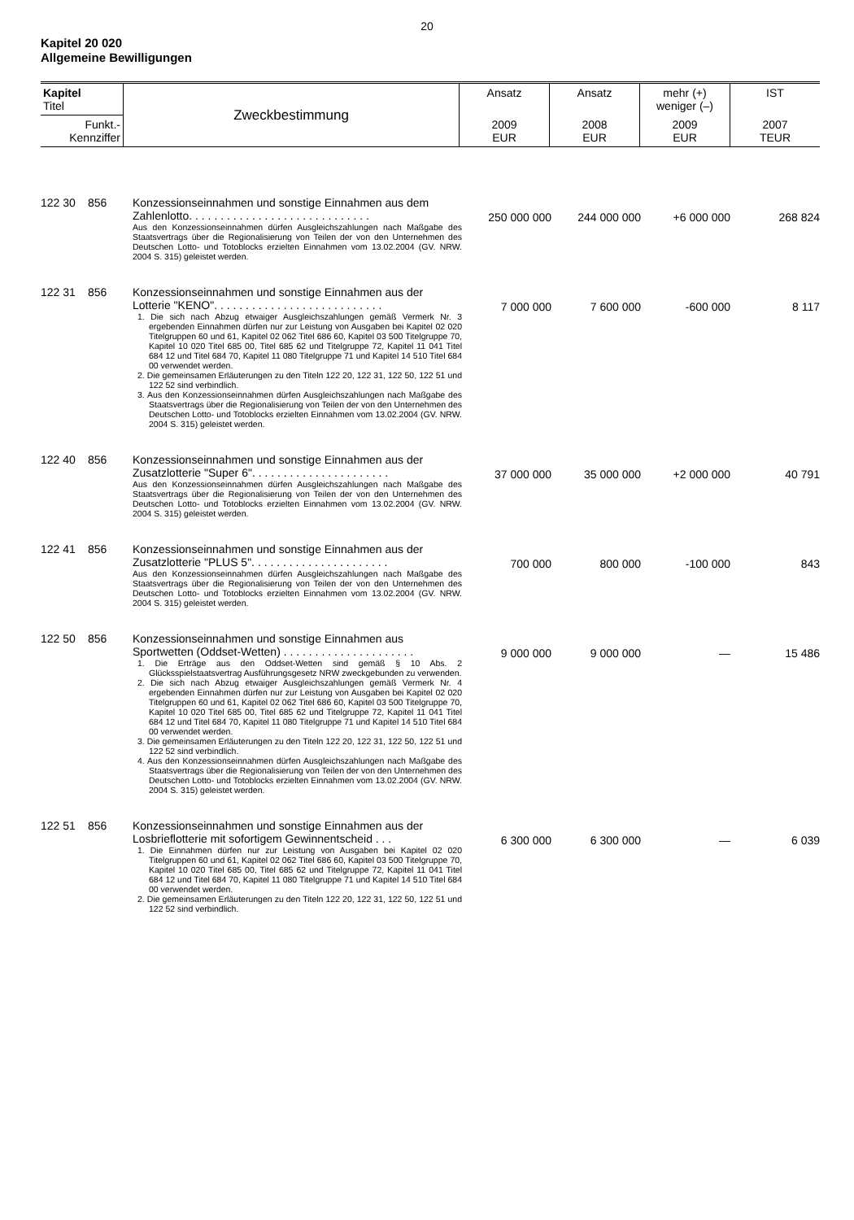20
Kapitel 20 020
Allgemeine Bewilligungen
| Kapitel Titel | Zweckbestimmung | Ansatz | Ansatz | mehr (+) weniger (–) | IST |
| Funkt.- Kennziffer | | 2009 EUR | 2008 EUR | 2009 EUR | 2007 TEUR |
| 122 30 | 856 | Konzessionseinnahmen und sonstige Einnahmen aus dem Zahlenlotto. . . . . . . . . . . . . . . . . . . . . . . . . . . . . Aus den Konzessionseinnahmen dürfen Ausgleichszahlungen nach Maßgabe des Staatsvertrags über die Regionalisierung von Teilen der von den Unternehmen des Deutschen Lotto- und Totoblocks erzielten Einnahmen vom 13.02.2004 (GV. NRW. 2004 S. 315) geleistet werden. | 250 000 000 | 244 000 000 | +6 000 000 | 268 824 |
| 122 31 | 856 | Konzessionseinnahmen und sonstige Einnahmen aus der Lotterie "KENO". . . . . . . . . . . . . . . . . . . . . . . . . . . 1. Die sich nach Abzug etwaiger Ausgleichszahlungen gemäß Vermerk Nr. 3 ergebenden Einnahmen dürfen nur zur Leistung von Ausgaben bei Kapitel 02 020 Titelgruppen 60 und 61, Kapitel 02 062 Titel 686 60, Kapitel 03 500 Titelgruppe 70, Kapitel 10 020 Titel 685 00, Titel 685 62 und Titelgruppe 72, Kapitel 11 041 Titel 684 12 und Titel 684 70, Kapitel 11 080 Titelgruppe 71 und Kapitel 14 510 Titel 684 00 verwendet werden. 2. Die gemeinsamen Erläuterungen zu den Titeln 122 20, 122 31, 122 50, 122 51 und 122 52 sind verbindlich. 3. Aus den Konzessionseinnahmen dürfen Ausgleichszahlungen nach Maßgabe des Staatsvertrags über die Regionalisierung von Teilen der von den Unternehmen des Deutschen Lotto- und Totoblocks erzielten Einnahmen vom 13.02.2004 (GV. NRW. 2004 S. 315) geleistet werden. | 7 000 000 | 7 600 000 | -600 000 | 8 117 |
| 122 40 | 856 | Konzessionseinnahmen und sonstige Einnahmen aus der Zusatzlotterie "Super 6". . . . . . . . . . . . . . . . . . . . . . Aus den Konzessionseinnahmen dürfen Ausgleichszahlungen nach Maßgabe des Staatsvertrags über die Regionalisierung von Teilen der von den Unternehmen des Deutschen Lotto- und Totoblocks erzielten Einnahmen vom 13.02.2004 (GV. NRW. 2004 S. 315) geleistet werden. | 37 000 000 | 35 000 000 | +2 000 000 | 40 791 |
| 122 41 | 856 | Konzessionseinnahmen und sonstige Einnahmen aus der Zusatzlotterie "PLUS 5". . . . . . . . . . . . . . . . . . . . . . Aus den Konzessionseinnahmen dürfen Ausgleichszahlungen nach Maßgabe des Staatsvertrags über die Regionalisierung von Teilen der von den Unternehmen des Deutschen Lotto- und Totoblocks erzielten Einnahmen vom 13.02.2004 (GV. NRW. 2004 S. 315) geleistet werden. | 700 000 | 800 000 | -100 000 | 843 |
| 122 50 | 856 | Konzessionseinnahmen und sonstige Einnahmen aus Sportwetten (Oddset-Wetten) . . . . . . . . . . . . . . . . . . . . . 1. Die Erträge aus den Oddset-Wetten sind gemäß § 10 Abs. 2 Glücksspielstaatsvertrag Ausführungsgesetz NRW zweckgebunden zu verwenden. 2. Die sich nach Abzug etwaiger Ausgleichszahlungen gemäß Vermerk Nr. 4 ergebenden Einnahmen dürfen nur zur Leistung von Ausgaben bei Kapitel 02 020 Titelgruppen 60 und 61, Kapitel 02 062 Titel 686 60, Kapitel 03 500 Titelgruppe 70, Kapitel 10 020 Titel 685 00, Titel 685 62 und Titelgruppe 72, Kapitel 11 041 Titel 684 12 und Titel 684 70, Kapitel 11 080 Titelgruppe 71 und Kapitel 14 510 Titel 684 00 verwendet werden. 3. Die gemeinsamen Erläuterungen zu den Titeln 122 20, 122 31, 122 50, 122 51 und 122 52 sind verbindlich. 4. Aus den Konzessionseinnahmen dürfen Ausgleichszahlungen nach Maßgabe des Staatsvertrags über die Regionalisierung von Teilen der von den Unternehmen des Deutschen Lotto- und Totoblocks erzielten Einnahmen vom 13.02.2004 (GV. NRW. 2004 S. 315) geleistet werden. | 9 000 000 | 9 000 000 | — | 15 486 |
| 122 51 | 856 | Konzessionseinnahmen und sonstige Einnahmen aus der Losbrieflotterie mit sofortigem Gewinnentscheid . . . 1. Die Einnahmen dürfen nur zur Leistung von Ausgaben bei Kapitel 02 020 Titelgruppen 60 und 61, Kapitel 02 062 Titel 686 60, Kapitel 03 500 Titelgruppe 70, Kapitel 10 020 Titel 685 00, Titel 685 62 und Titelgruppe 72, Kapitel 11 041 Titel 684 12 und Titel 684 70, Kapitel 11 080 Titelgruppe 71 und Kapitel 14 510 Titel 684 00 verwendet werden. 2. Die gemeinsamen Erläuterungen zu den Titeln 122 20, 122 31, 122 50, 122 51 und 122 52 sind verbindlich. | 6 300 000 | 6 300 000 | — | 6 039 |